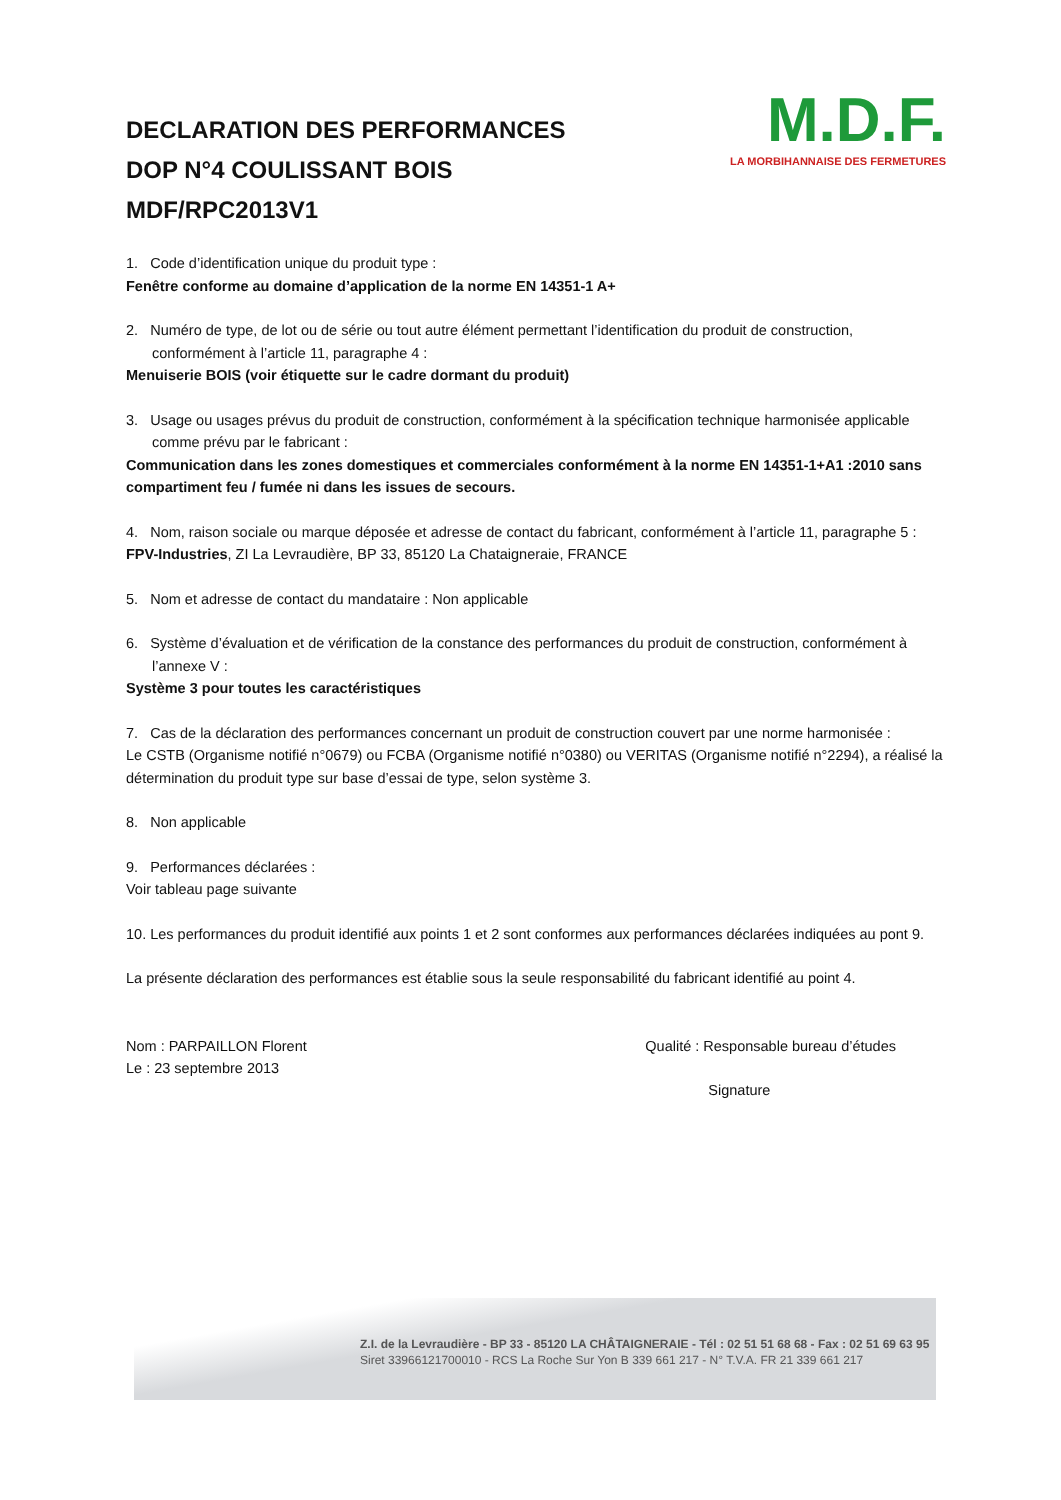DECLARATION DES PERFORMANCES
DOP N°4 COULISSANT BOIS
MDF/RPC2013V1
M.D.F.
LA MORBIHANNAISE DES FERMETURES
1. Code d’identification unique du produit type :
Fenêtre conforme au domaine d’application de la norme EN 14351-1 A+
2. Numéro de type, de lot ou de série ou tout autre élément permettant l’identification du produit de construction,
conformément à l’article 11, paragraphe 4 :
Menuiserie BOIS (voir étiquette sur le cadre dormant du produit)
3. Usage ou usages prévus du produit de construction, conformément à la spécification technique harmonisée applicable
comme prévu par le fabricant :
Communication dans les zones domestiques et commerciales conformément à la norme EN 14351-1+A1 :2010 sans compartiment feu / fumée ni dans les issues de secours.
4. Nom, raison sociale ou marque déposée et adresse de contact du fabricant, conformément à l’article 11, paragraphe 5 :
FPV-Industries, ZI La Levraudière, BP 33, 85120 La Chataigneraie, FRANCE
5. Nom et adresse de contact du mandataire : Non applicable
6. Système d’évaluation et de vérification de la constance des performances du produit de construction, conformément à
l’annexe V :
Système 3 pour toutes les caractéristiques
7. Cas de la déclaration des performances concernant un produit de construction couvert par une norme harmonisée :
Le CSTB (Organisme notifié n°0679) ou FCBA (Organisme notifié n°0380) ou VERITAS (Organisme notifié n°2294), a réalisé la détermination du produit type sur base d’essai de type, selon système 3.
8. Non applicable
9. Performances déclarées :
Voir tableau page suivante
10. Les performances du produit identifié aux points 1 et 2 sont conformes aux performances déclarées indiquées au pont 9.
La présente déclaration des performances est établie sous la seule responsabilité du fabricant identifié au point 4.
Nom : PARPAILLON Florent
Le : 23 septembre 2013
Qualité : Responsable bureau d’études
Signature
Z.I. de la Levraudière - BP 33 - 85120 LA CHÂTAIGNERAIE - Tél : 02 51 51 68 68 - Fax : 02 51 69 63 95
Siret 33966121700010 - RCS La Roche Sur Yon B 339 661 217 - N° T.V.A. FR 21 339 661 217